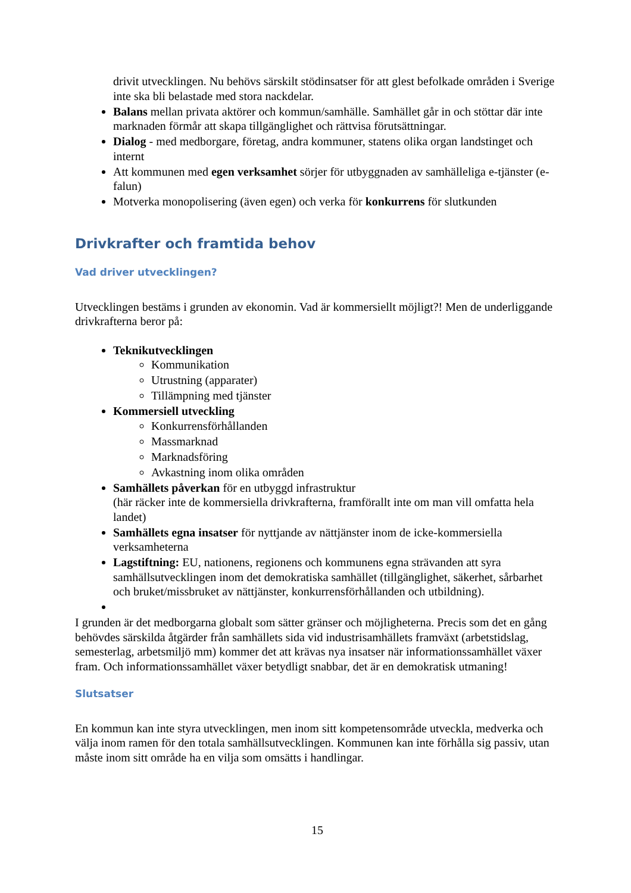drivit utvecklingen. Nu behövs särskilt stödinsatser för att glest befolkade områden i Sverige inte ska bli belastade med stora nackdelar.
Balans mellan privata aktörer och kommun/samhälle. Samhället går in och stöttar där inte marknaden förmår att skapa tillgänglighet och rättvisa förutsättningar.
Dialog - med medborgare, företag, andra kommuner, statens olika organ landstinget och internt
Att kommunen med egen verksamhet sörjer för utbyggnaden av samhälleliga e-tjänster (e-falun)
Motverka monopolisering (även egen) och verka för konkurrens för slutkunden
Drivkrafter och framtida behov
Vad driver utvecklingen?
Utvecklingen bestäms i grunden av ekonomin. Vad är kommersiellt möjligt?! Men de underliggande drivkrafterna beror på:
Teknikutvecklingen
Kommunikation
Utrustning (apparater)
Tillämpning med tjänster
Kommersiell utveckling
Konkurrensförhållanden
Massmarknad
Marknadsföring
Avkastning inom olika områden
Samhällets påverkan för en utbyggd infrastruktur
(här räcker inte de kommersiella drivkrafterna, framförallt inte om man vill omfatta hela landet)
Samhällets egna insatser för nyttjande av nättjänster inom de icke-kommersiella verksamheterna
Lagstiftning: EU, nationens, regionens och kommunens egna strävanden att syra samhällsutvecklingen inom det demokratiska samhället (tillgänglighet, säkerhet, sårbarhet och bruket/missbruket av nättjänster, konkurrensförhållanden och utbildning).
I grunden är det medborgarna globalt som sätter gränser och möjligheterna. Precis som det en gång behövdes särskilda åtgärder från samhällets sida vid industrisamhällets framväxt (arbetstidslag, semesterlag, arbetsmiljö mm) kommer det att krävas nya insatser när informationssamhället växer fram. Och informationssamhället växer betydligt snabbar, det är en demokratisk utmaning!
Slutsatser
En kommun kan inte styra utvecklingen, men inom sitt kompetensområde utveckla, medverka och välja inom ramen för den totala samhällsutvecklingen. Kommunen kan inte förhålla sig passiv, utan måste inom sitt område ha en vilja som omsätts i handlingar.
15